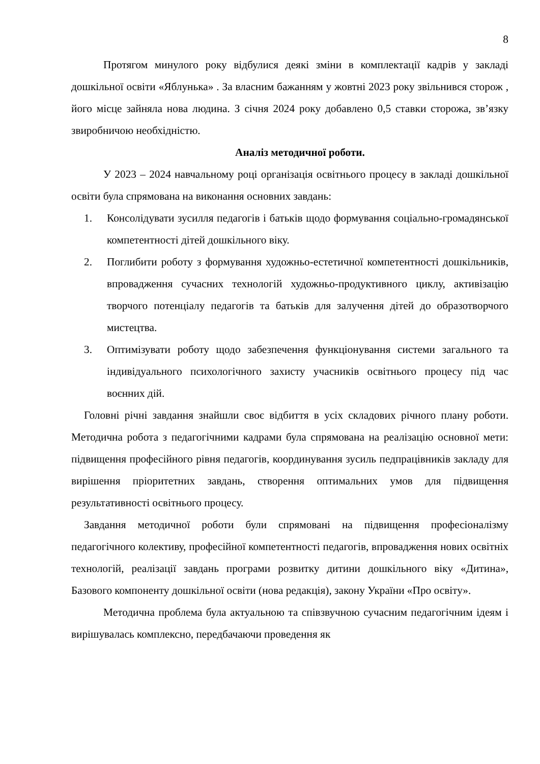8
Протягом минулого року відбулися деякі зміни в комплектації кадрів у закладі дошкільної освіти «Яблунька» . За власним бажанням у жовтні 2023 року звільнився сторож , його місце зайняла нова людина. З січня 2024 року добавлено 0,5 ставки сторожа, зв’язку звиробничою необхідністю.
Аналіз методичної роботи.
У 2023 – 2024 навчальному році організація освітнього процесу в закладі дошкільної освіти була спрямована на виконання основних завдань:
1. Консолідувати зусилля педагогів і батьків щодо формування соціально-громадянської компетентності дітей дошкільного віку.
2. Поглибити роботу з формування художньо-естетичної компетентності дошкільників, впровадження сучасних технологій художньо-продуктивного циклу, активізацію творчого потенціалу педагогів та батьків для залучення дітей до образотворчого мистецтва.
3. Оптимізувати роботу щодо забезпечення функціонування системи загального та індивідуального психологічного захисту учасників освітнього процесу під час воєнних дій.
Головні річні завдання знайшли своє відбиття в усіх складових річного плану роботи. Методична робота з педагогічними кадрами була спрямована на реалізацію основної мети: підвищення професійного рівня педагогів, координування зусиль педпрацівників закладу для вирішення пріоритетних завдань, створення оптимальних умов для підвищення результативності освітнього процесу.
Завдання методичної роботи були спрямовані на підвищення професіоналізму педагогічного колективу, професійної компетентності педагогів, впровадження нових освітніх технологій, реалізації завдань програми розвитку дитини дошкільного віку «Дитина», Базового компоненту дошкільної освіти (нова редакція), закону України «Про освіту».
Методична проблема була актуальною та співзвучною сучасним педагогічним ідеям і вирішувалась комплексно, передбачаючи проведення як